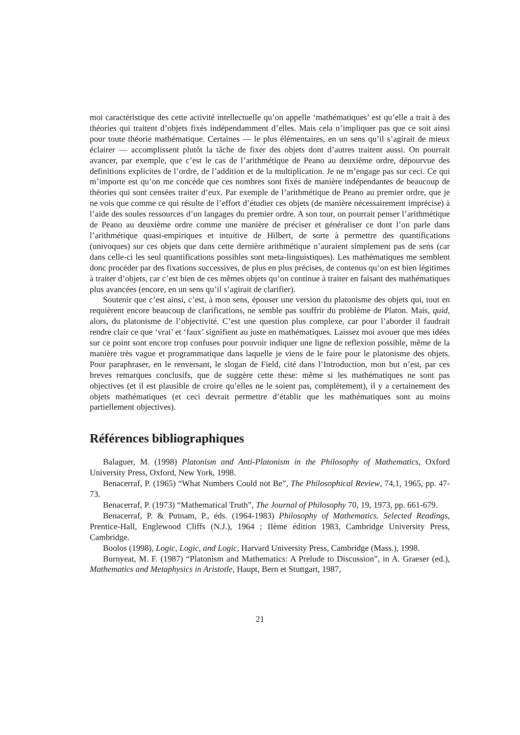moi caractéristique des cette activité intellectuelle qu’on appelle ‘mathématiques’ est qu’elle a trait à des théories qui traitent d’objets fixés indépendamment d’elles. Mais cela n’impliquer pas que ce soit ainsi pour toute théorie mathématique. Certaines — le plus élémentaires, en un sens qu’il s’agirait de mieux éclairer — accomplissent plutôt la tâche de fixer des objets dont d’autres traitent aussi. On pourrait avancer, par exemple, que c’est le cas de l’arithmétique de Peano au deuxième ordre, dépourvue des definitions explicites de l’ordre, de l’addition et de la multiplication. Je ne m’engage pas sur ceci. Ce qui m’importe est qu’on me concède que ces nombres sont fixés de manière indépendantes de beaucoup de théories qui sont censées traiter d’eux. Par exemple de l’arithmétique de Peano au premier ordre, que je ne vois que comme ce qui résulte de l’effort d’étudier ces objets (de manière nécessairement imprécise) à l’aide des soules ressources d’un langages du premier ordre. A son tour, on pourrait penser l’arithmétique de Peano au deuxième ordre comme une manière de préciser et généraliser ce dont l’on parle dans l’arithmétique quasi-empiriques et intuitive de Hilbert, de sorte à permettre des quantifications (univoques) sur ces objets que dans cette dernière arithmétique n’auraient simplement pas de sens (car dans celle-ci les seul quantifications possibles sont meta-linguistiques). Les mathématiques me semblent donc procéder par des fixations successives, de plus en plus précises, de contenus qu’on est bien légitimes à traiter d’objets, car c’est bien de ces mêmes objets qu’on continue à traiter en faisant des mathématiques plus avancées (encore, en un sens qu’il s’agirait de clarifier).
Soutenir que c’est ainsi, c’est, à mon sens, épouser une version du platonisme des objets qui, tout en requièrent encore beaucoup de clarifications, ne semble pas souffrir du problème de Platon. Mais, quid, alors, du platonisme de l’objectivité. C’est une question plus complexe, car pour l’aborder il faudrait rendre clair ce que ‘vrai’ et ‘faux’ signifient au juste en mathématiques. Laissez moi avouer que mes idées sur ce point sont encore trop confuses pour pouvoir indiquer une ligne de reflexion possible, même de la manière très vague et programmatique dans laquelle je viens de le faire pour le platonisme des objets. Pour paraphraser, en le renversant, le slogan de Field, cité dans l’Introduction, mon but n’est, par ces breves remarques conclusifs, que de suggère cette these: même si les mathématiques ne sont pas objectives (et il est plausible de croire qu’elles ne le soient pas, complètement), il y a certainement des objets mathématiques (et ceci devrait permettre d’établir que les mathématiques sont au moins partiellement objectives).
Références bibliographiques
Balaguer, M. (1998) Platonism and Anti-Platonism in the Philosophy of Mathematics, Oxford University Press, Oxford, New York, 1998.
Benacerraf, P. (1965) “What Numbers Could not Be”, The Philosophical Review, 74,1, 1965, pp. 47-73.
Benacerraf, P. (1973) “Mathematical Truth”, The Journal of Philosophy 70, 19, 1973, pp. 661-679.
Benacerraf, P. & Putnam, P., éds. (1964-1983) Philosophy of Mathematics. Selected Readings, Prentice-Hall, Englewood Cliffs (N.J.), 1964 ; IIème édition 1983, Cambridge University Press, Cambridge.
Boolos (1998), Logic, Logic, and Logic, Harvard University Press, Cambridge (Mass.), 1998.
Burnyeat, M. F. (1987) “Platonism and Mathematics: A Prelude to Discussion”, in A. Graeser (ed.), Mathematics and Metaphysics in Aristotle, Haupt, Bern et Stuttgart, 1987,
21